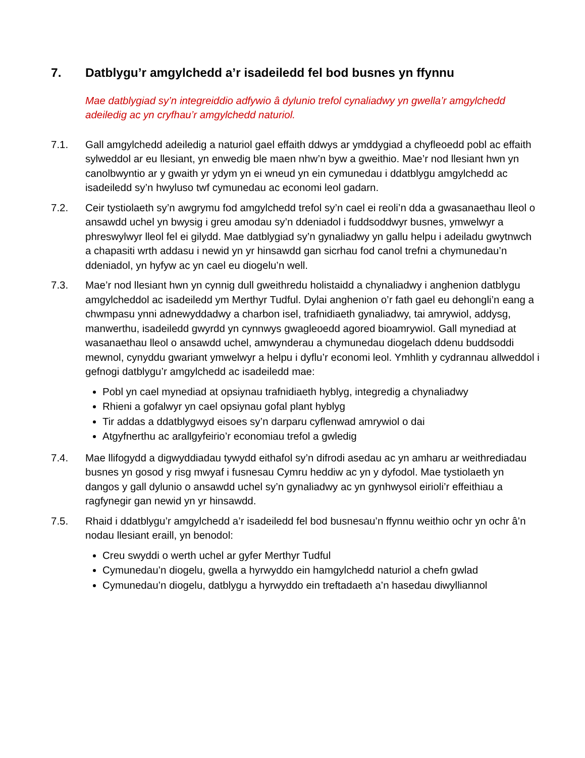7. Datblygu’r amgylchedd a’r isadeiledd fel bod busnes yn ffynnu
Mae datblygiad sy’n integreiddio adfywio â dylunio trefol cynaliadwy yn gwella’r amgylchedd adeiledig ac yn cryfhau’r amgylchedd naturiol.
7.1. Gall amgylchedd adeiledig a naturiol gael effaith ddwys ar ymddygiad a chyfleoedd pobl ac effaith sylweddol ar eu llesiant, yn enwedig ble maen nhw’n byw a gweithio. Mae’r nod llesiant hwn yn canolbwyntio ar y gwaith yr ydym yn ei wneud yn ein cymunedau i ddatblygu amgylchedd ac isadeiledd sy’n hwyluso twf cymunedau ac economi leol gadarn.
7.2. Ceir tystiolaeth sy’n awgrymu fod amgylchedd trefol sy’n cael ei reoli’n dda a gwasanaethau lleol o ansawdd uchel yn bwysig i greu amodau sy’n ddeniadol i fuddsoddwyr busnes, ymwelwyr a phreswylwyr lleol fel ei gilydd. Mae datblygiad sy’n gynaliadwy yn gallu helpu i adeiladu gwytnwch a chapasiti wrth addasu i newid yn yr hinsawdd gan sicrhau fod canol trefni a chymunedau’n ddeniadol, yn hyfyw ac yn cael eu diogelu’n well.
7.3. Mae’r nod llesiant hwn yn cynnig dull gweithredu holistaidd a chynaliadwy i anghenion datblygu amgylcheddol ac isadeiledd ym Merthyr Tudful. Dylai anghenion o’r fath gael eu dehongli’n eang a chwmpasu ynni adnewyddadwy a charbon isel, trafnidiaeth gynaliadwy, tai amrywiol, addysg, manwerthu, isadeiledd gwyrdd yn cynnwys gwagleoedd agored bioamrywiol. Gall mynediad at wasanaethau lleol o ansawdd uchel, amwynderau a chymunedau diogelach ddenu buddsoddi mewnol, cynyddu gwariant ymwelwyr a helpu i dyflu’r economi leol. Ymhlith y cydrannau allweddol i gefnogi datblygu’r amgylchedd ac isadeiledd mae:
Pobl yn cael mynediad at opsiynau trafnidiaeth hyblyg, integredig a chynaliadwy
Rhieni a gofalwyr yn cael opsiynau gofal plant hyblyg
Tir addas a ddatblygwyd eisoes sy’n darparu cyflenwad amrywiol o dai
Atgyfnerthu ac arallgyfeirio’r economiau trefol a gwledig
7.4. Mae llifogydd a digwyddiadau tywydd eithafol sy’n difrodi asedau ac yn amharu ar weithrediadau busnes yn gosod y risg mwyaf i fusnesau Cymru heddiw ac yn y dyfodol. Mae tystiolaeth yn dangos y gall dylunio o ansawdd uchel sy’n gynaliadwy ac yn gynhwysol eirioli’r effeithiau a ragfynegir gan newid yn yr hinsawdd.
7.5. Rhaid i ddatblygu’r amgylchedd a’r isadeiledd fel bod busnesau’n ffynnu weithio ochr yn ochr â’n nodau llesiant eraill, yn benodol:
Creu swyddi o werth uchel ar gyfer Merthyr Tudful
Cymunedau’n diogelu, gwella a hyrwyddo ein hamgylchedd naturiol a chefn gwlad
Cymunedau’n diogelu, datblygu a hyrwyddo ein treftadaeth a’n hasedau diwylliannol